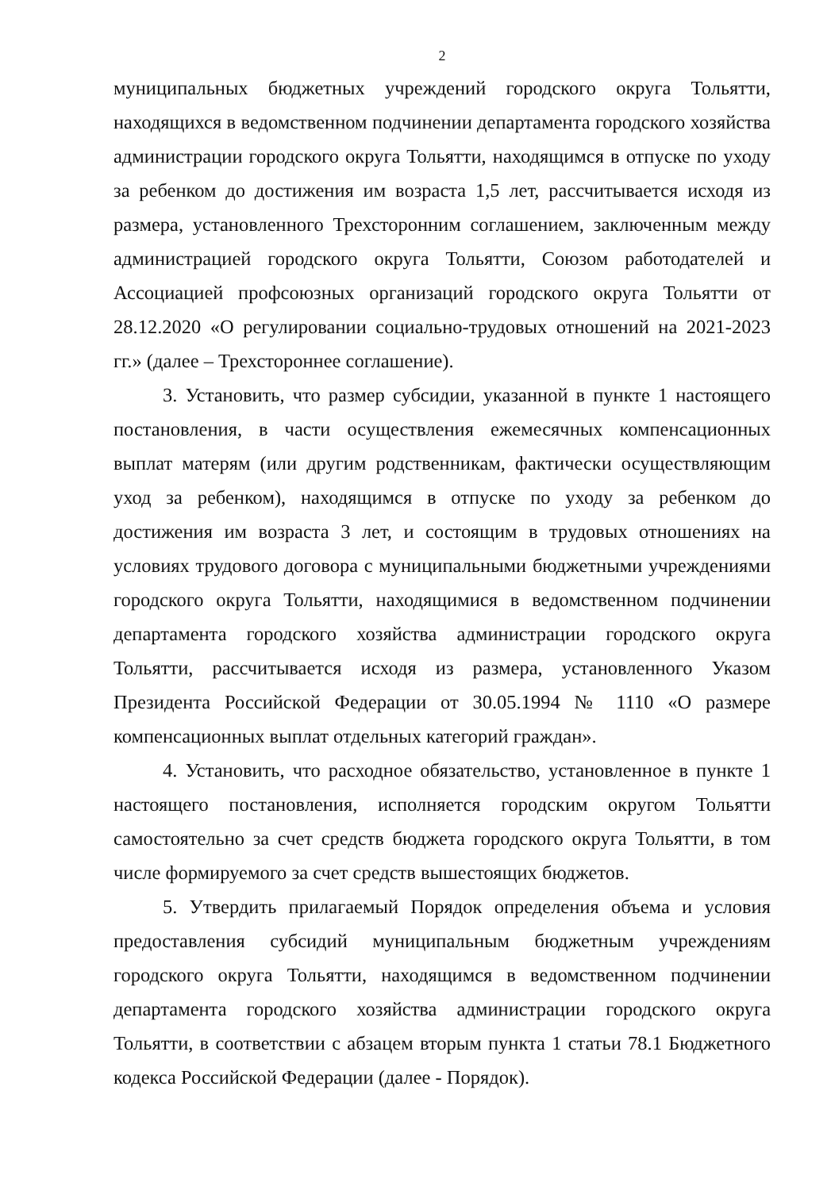2
муниципальных бюджетных учреждений городского округа Тольятти, находящихся в ведомственном подчинении департамента городского хозяйства администрации городского округа Тольятти, находящимся в отпуске по уходу за ребенком до достижения им возраста 1,5 лет, рассчитывается исходя из размера, установленного Трехсторонним соглашением, заключенным между администрацией городского округа Тольятти, Союзом работодателей и Ассоциацией профсоюзных организаций городского округа Тольятти от 28.12.2020 «О регулировании социально-трудовых отношений на 2021-2023 гг.» (далее – Трехстороннее соглашение).
3. Установить, что размер субсидии, указанной в пункте 1 настоящего постановления, в части осуществления ежемесячных компенсационных выплат матерям (или другим родственникам, фактически осуществляющим уход за ребенком), находящимся в отпуске по уходу за ребенком до достижения им возраста 3 лет, и состоящим в трудовых отношениях на условиях трудового договора с муниципальными бюджетными учреждениями городского округа Тольятти, находящимися в ведомственном подчинении департамента городского хозяйства администрации городского округа Тольятти, рассчитывается исходя из размера, установленного Указом Президента Российской Федерации от 30.05.1994 № 1110 «О размере компенсационных выплат отдельных категорий граждан».
4. Установить, что расходное обязательство, установленное в пункте 1 настоящего постановления, исполняется городским округом Тольятти самостоятельно за счет средств бюджета городского округа Тольятти, в том числе формируемого за счет средств вышестоящих бюджетов.
5. Утвердить прилагаемый Порядок определения объема и условия предоставления субсидий муниципальным бюджетным учреждениям городского округа Тольятти, находящимся в ведомственном подчинении департамента городского хозяйства администрации городского округа Тольятти, в соответствии с абзацем вторым пункта 1 статьи 78.1 Бюджетного кодекса Российской Федерации (далее - Порядок).